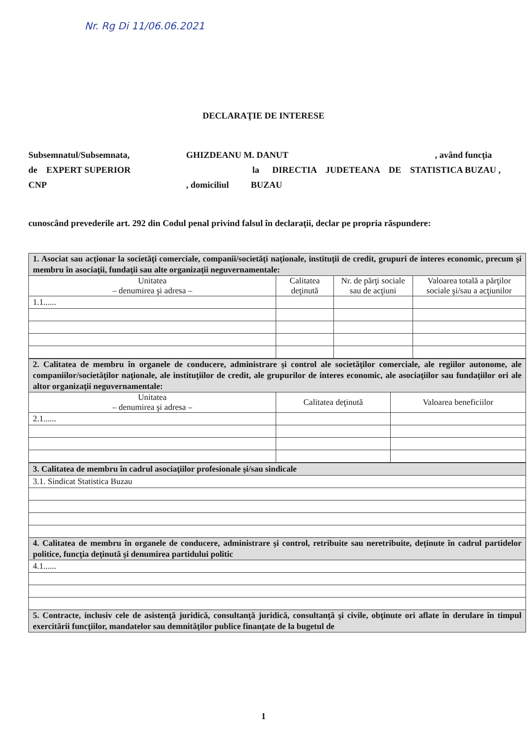Nr. Rg Di 11/06.06.2021
DECLARAŢIE DE INTERESE
Subsemnatul/Subsemnata, GHIZDEANU M. DANUT, având funcţia
de EXPERT SUPERIOR la DIRECTIA JUDETEANA DE STATISTICA BUZAU ,
CNP, domiciliul BUZAU
cunoscând prevederile art. 292 din Codul penal privind falsul în declaraţii, declar pe propria răspundere:
| 1. Asociat sau acţionar la societăţi comerciale, companii/societăţi naţionale, instituţii de credit, grupuri de interes economic, precum şi membru în asociaţii, fundaţii sau alte organizaţii neguvernamentale: | | | |
| Unitatea – denumirea şi adresa – | Calitatea deţinută | Nr. de părţi sociale sau de acţiuni | Valoarea totală a părţilor sociale şi/sau a acţiunilor |
| 1.1...... | | | |
| 2. Calitatea de membru în organele de conducere, administrare şi control ale societăţilor comerciale, ale regiilor autonome, ale companiilor/societăţilor naţionale, ale instituţiilor de credit, ale grupurilor de interes economic, ale asociaţiilor sau fundaţiilor ori ale altor organizaţii neguvernamentale: | | |
| Unitatea – denumirea şi adresa – | Calitatea deţinută | Valoarea beneficiilor |
| 2.1...... | | |
| 3. Calitatea de membru în cadrul asociaţiilor profesionale şi/sau sindicale |
| 3.1. Sindicat Statistica Buzau |
| 4. Calitatea de membru în organele de conducere, administrare şi control, retribuite sau neretribuite, deţinute în cadrul partidelor politice, funcţia deţinută şi denumirea partidului politic |
| 4.1...... |
| 5. Contracte, inclusiv cele de asistenţă juridică, consultanţă juridică, consultanţă şi civile, obţinute ori aflate în derulare în timpul exercitării funcţiilor, mandatelor sau demnităţilor publice finanţate de la bugetul de |
1